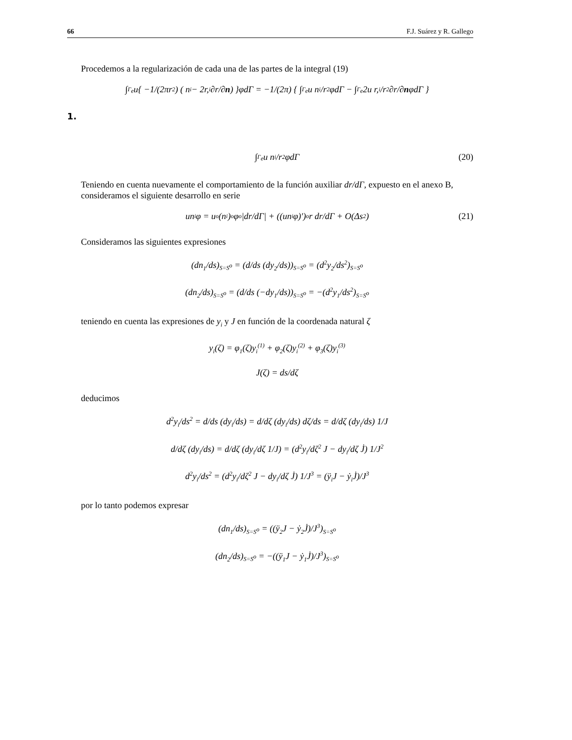66 F.J. Suárez y R. Gallego
Procedemos a la regularización de cada una de las partes de la integral (19)
∫<sub>Γ<sub>e</sub></sub> u{ −1/(2πr<sup>2</sup>) ( n<sub>i</sub> − 2r,<sub>i</sub> ∂r/∂ n ) }φdΓ = −1/(2π) { ∫<sub>Γ<sub>e</sub></sub> u n<sub>i</sub>/r<sup>2</sup> φdΓ − ∫<sub>Γ<sub>e</sub></sub> 2u r,<sub>i</sub>/r<sup>2</sup> ∂r/∂ n φdΓ }
1.
∫<sub>Γ<sub>e</sub></sub> u n<sub>i</sub>/r<sup>2</sup> φdΓ (20)
Teniendo en cuenta nuevamente el comportamiento de la función auxiliar dr/dΓ, expuesto en el anexo B, consideramos el siguiente desarrollo en serie
un<sub>i</sub>φ = u<sup>o</sup>(n<sub>i</sub>)<sup>o</sup>φ<sup>o</sup> |dr/dΓ| + ((un<sub>i</sub>φ)′)<sup>o</sup> r dr/dΓ + O(Δs<sup>2</sup>) (21)
Consideramos las siguientes expresiones
(dn<sub>1</sub>/ds)<sub>S=S<sup>o</sup></sub> = (d/ds (dy<sub>2</sub>/ds))<sub>S=S<sup>o</sup></sub> = (d<sup>2</sup>y<sub>2</sub>/ds<sup>2</sup>)<sub>S=S<sup>o</sup></sub>
(dn<sub>2</sub>/ds)<sub>S=S<sup>o</sup></sub> = (d/ds (−dy<sub>1</sub>/ds))<sub>S=S<sup>o</sup></sub> = −(d<sup>2</sup>y<sub>1</sub>/ds<sup>2</sup>)<sub>S=S<sup>o</sup></sub>
teniendo en cuenta las expresiones de y<sub>i</sub> y J en función de la coordenada natural ζ
y<sub>i</sub>(ζ) = φ<sub>1</sub>(ζ)y<sub>i</sub><sup>(1)</sup> + φ<sub>2</sub>(ζ)y<sub>i</sub><sup>(2)</sup> + φ<sub>3</sub>(ζ)y<sub>i</sub><sup>(3)</sup>
J(ζ) = ds/dζ
deducimos
d<sup>2</sup>y<sub>i</sub>/ds<sup>2</sup> = d/ds (dy<sub>i</sub>/ds) = d/dζ (dy<sub>i</sub>/ds) dζ/ds = d/dζ (dy<sub>i</sub>/ds) 1/J
d/dζ (dy<sub>i</sub>/ds) = d/dζ (dy<sub>i</sub>/dζ 1/J) = (d<sup>2</sup>y<sub>i</sub>/dζ<sup>2</sup> J − dy<sub>i</sub>/dζ J̇) 1/J<sup>2</sup>
d<sup>2</sup>y<sub>i</sub>/ds<sup>2</sup> = (d<sup>2</sup>y<sub>i</sub>/dζ<sup>2</sup> J − dy<sub>i</sub>/dζ J̇) 1/J<sup>3</sup> = (ÿ<sub>i</sub>J − ẏ<sub>i</sub>J̇)/J<sup>3</sup>
por lo tanto podemos expresar
(dn<sub>1</sub>/ds)<sub>S=S<sup>o</sup></sub> = ((ÿ<sub>2</sub>J − ẏ<sub>2</sub>J̇)/J<sup>3</sup>)<sub>S=S<sup>o</sup></sub>
(dn<sub>2</sub>/ds)<sub>S=S<sup>o</sup></sub> = −((ÿ<sub>1</sub>J − ẏ<sub>1</sub>J̇)/J<sup>3</sup>)<sub>S=S<sup>o</sup></sub>